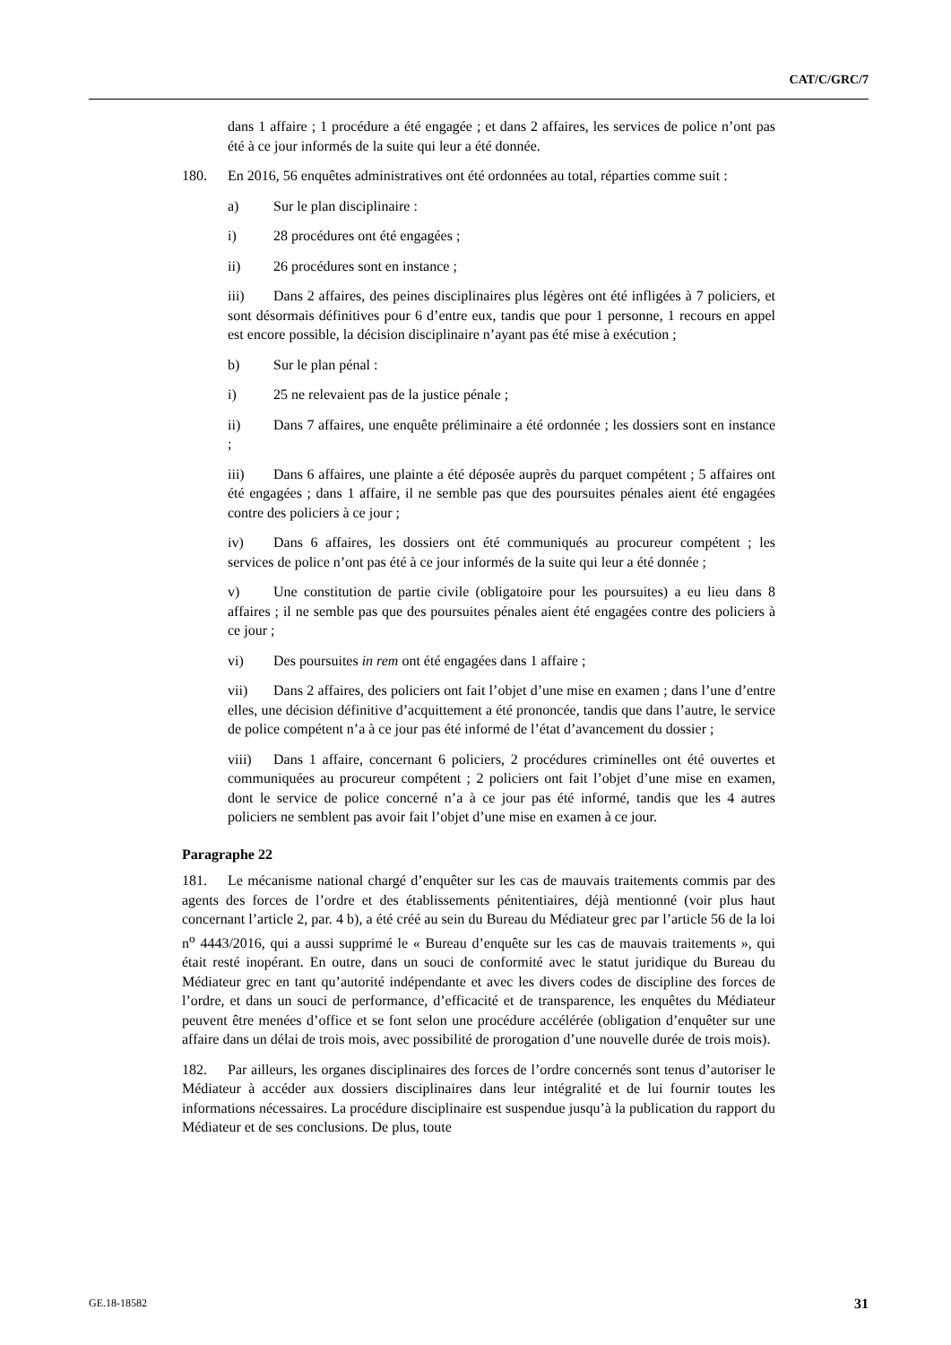CAT/C/GRC/7
dans 1 affaire ; 1 procédure a été engagée ; et dans 2 affaires, les services de police n’ont pas été à ce jour informés de la suite qui leur a été donnée.
180. En 2016, 56 enquêtes administratives ont été ordonnées au total, réparties comme suit :
a) Sur le plan disciplinaire :
i) 28 procédures ont été engagées ;
ii) 26 procédures sont en instance ;
iii) Dans 2 affaires, des peines disciplinaires plus légères ont été infligées à 7 policiers, et sont désormais définitives pour 6 d’entre eux, tandis que pour 1 personne, 1 recours en appel est encore possible, la décision disciplinaire n’ayant pas été mise à exécution ;
b) Sur le plan pénal :
i) 25 ne relevaient pas de la justice pénale ;
ii) Dans 7 affaires, une enquête préliminaire a été ordonnée ; les dossiers sont en instance ;
iii) Dans 6 affaires, une plainte a été déposée auprès du parquet compétent ; 5 affaires ont été engagées ; dans 1 affaire, il ne semble pas que des poursuites pénales aient été engagées contre des policiers à ce jour ;
iv) Dans 6 affaires, les dossiers ont été communiqués au procureur compétent ; les services de police n’ont pas été à ce jour informés de la suite qui leur a été donnée ;
v) Une constitution de partie civile (obligatoire pour les poursuites) a eu lieu dans 8 affaires ; il ne semble pas que des poursuites pénales aient été engagées contre des policiers à ce jour ;
vi) Des poursuites in rem ont été engagées dans 1 affaire ;
vii) Dans 2 affaires, des policiers ont fait l’objet d’une mise en examen ; dans l’une d’entre elles, une décision définitive d’acquittement a été prononcée, tandis que dans l’autre, le service de police compétent n’a à ce jour pas été informé de l’état d’avancement du dossier ;
viii) Dans 1 affaire, concernant 6 policiers, 2 procédures criminelles ont été ouvertes et communiquées au procureur compétent ; 2 policiers ont fait l’objet d’une mise en examen, dont le service de police concerné n’a à ce jour pas été informé, tandis que les 4 autres policiers ne semblent pas avoir fait l’objet d’une mise en examen à ce jour.
Paragraphe 22
181. Le mécanisme national chargé d’enquêter sur les cas de mauvais traitements commis par des agents des forces de l’ordre et des établissements pénitentiaires, déjà mentionné (voir plus haut concernant l’article 2, par. 4 b), a été créé au sein du Bureau du Médiateur grec par l’article 56 de la loi n<sup>o</sup> 4443/2016, qui a aussi supprimé le « Bureau d’enquête sur les cas de mauvais traitements », qui était resté inopérant. En outre, dans un souci de conformité avec le statut juridique du Bureau du Médiateur grec en tant qu’autorité indépendante et avec les divers codes de discipline des forces de l’ordre, et dans un souci de performance, d’efficacité et de transparence, les enquêtes du Médiateur peuvent être menées d’office et se font selon une procédure accélérée (obligation d’enquêter sur une affaire dans un délai de trois mois, avec possibilité de prorogation d’une nouvelle durée de trois mois).
182. Par ailleurs, les organes disciplinaires des forces de l’ordre concernés sont tenus d’autoriser le Médiateur à accéder aux dossiers disciplinaires dans leur intégralité et de lui fournir toutes les informations nécessaires. La procédure disciplinaire est suspendue jusqu’à la publication du rapport du Médiateur et de ses conclusions. De plus, toute
GE.18-18582 31